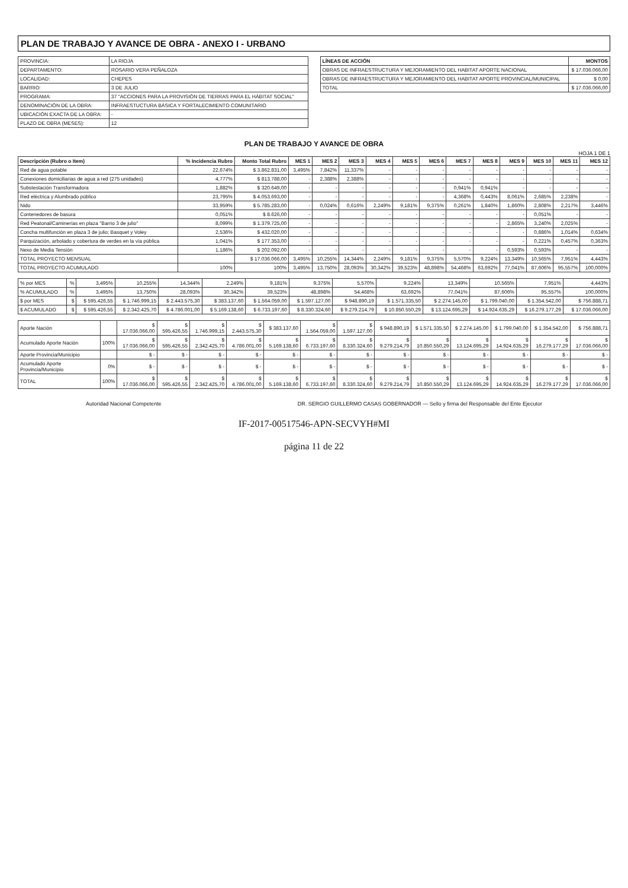PLAN DE TRABAJO Y AVANCE DE OBRA - ANEXO I - URBANO
| PROVINCIA: | LA RIOJA |
| DEPARTAMENTO: | ROSARIO VERA PEÑALOZA |
| LOCALIDAD: | CHEPES |
| BARRIO: | 3 DE JULIO |
| PROGRAMA: | 37 "ACCIONES PARA LA PROVISIÓN DE TIERRAS PARA EL HÁBITAT SOCIAL" |
| DENOMINACIÓN DE LA OBRA: | INFRAESTUCTURA BÁSICA Y FORTALECIMIENTO COMUNITARIO |
| UBICACIÓN EXACTA DE LA OBRA: | - |
| PLAZO DE OBRA (MESES): | 12 |
| LÍNEAS DE ACCIÓN | MONTOS |
| --- | --- |
| OBRAS DE INFRAESTRUCTURA Y MEJORAMIENTO DEL HABITAT APORTE NACIONAL | $ 17.036.066,00 |
| OBRAS DE INFRAESTRUCTURA Y MEJORAMIENTO DEL HABITAT APORTE PROVINCIAL/MUNICIPAL | $ 0,00 |
| TOTAL | $ 17.036.066,00 |
PLAN DE TRABAJO Y AVANCE DE OBRA
HOJA 1 DE 1
| Descripción (Rubro o Item) | % Incidencia Rubro | Monto Total Rubro | MES 1 | MES 2 | MES 3 | MES 4 | MES 5 | MES 6 | MES 7 | MES 8 | MES 9 | MES 10 | MES 11 | MES 12 |
| --- | --- | --- | --- | --- | --- | --- | --- | --- | --- | --- | --- | --- | --- | --- |
| Red de agua potable | 22,674% | $ 3.862.831,00 | 3,495% | 7,842% | 11,337% | - | - | - | - | - | - | - | - | - |
| Conexiones domiciliarias de agua a red (275 unidades) | 4,777% | $ 813.788,00 | - | 2,388% | 2,388% | - | - | - | - | - | - | - | - | - |
| Substestación Transformadora | 1,882% | $ 320.649,00 | - | - | - | - | - | - | 0,941% | 0,941% | - | - | - | - |
| Red eléctrica y Alumbrado público | 23,795% | $ 4.053.693,00 | - | - | - | - | - | - | 4,368% | 0,443% | 8,061% | 2,685% | 2,238% | - |
| Nido | 33,959% | $ 5.785.283,00 | - | 0,024% | 0,616% | 2,249% | 9,181% | 9,375% | 0,261% | 1,840% | 1,860% | 2,808% | 2,217% | 3,446% |
| Contenedores de basura | 0,051% | $ 8.626,00 | - | - | - | - | - | - | - | - | - | 0,051% | - | - |
| Red Peatonal/Caminerías en plaza "Barrio 3 de julio" | 8,099% | $ 1.379.725,00 | - | - | - | - | - | - | - | - | 2,865% | 3,240% | 2,025% | - |
| Concha multifunción en plaza 3 de julio; Basquet y Voley | 2,536% | $ 432.020,00 | - | - | - | - | - | - | - | - | - | 0,886% | 1,014% | 0,634% |
| Parquización, arbolado y cobertura de verdes en la vía pública | 1,041% | $ 177.353,00 | - | - | - | - | - | - | - | - | - | 0,221% | 0,457% | 0,363% |
| Nexo de Media Tensión | 1,186% | $ 202.092,00 | - | - | - | - | - | - | - | - | 0,593% | 0,593% | - | - |
| TOTAL PROYECTO MENSUAL | | $ 17.036.066,00 | 3,495% | 10,255% | 14,344% | 2,249% | 9,181% | 9,375% | 5,570% | 9,224% | 13,349% | 10,565% | 7,951% | 4,443% |
| TOTAL PROYECTO ACUMULADO | 100% | 100% | 3,495% | 13,750% | 28,093% | 30,342% | 39,523% | 48,898% | 54,468% | 63,692% | 77,041% | 87,606% | 95,557% | 100,000% |
| % por MES | % | 3,495% | 10,255% | 14,344% | 2,249% | 9,181% | 9,375% | 5,570% | 9,224% | 13,349% | 10,565% | 7,951% | 4,443% |
| % ACUMULADO | % | 3,495% | 13,750% | 28,093% | 30,342% | 39,523% | 48,898% | 54,468% | 63,692% | 77,041% | 87,606% | 95,557% | 100,000% |
| $ por MES | $ | $ 595.426,55 | $ 1.746.999,15 | $ 2.443.575,30 | $ 383.137,60 | $ 1.564.059,00 | $ 1.597.127,00 | $ 948.890,19 | $ 1.571.335,50 | $ 2.274.145,00 | $ 1.799.040,00 | $ 1.354.542,00 | $ 756.888,71 |
| $ ACUMULADO | $ | $ 595.426,55 | $ 2.342.425,70 | $ 4.786.001,00 | $ 5.169.138,60 | $ 6.733.197,60 | $ 8.330.324,60 | $ 9.279.214,79 | $ 10.850.550,29 | $ 13.124.695,29 | $ 14.924.635,29 | $ 16.279.177,29 | $ 17.036.066,00 |
| Aporte Nación | | $ 17.036.066,00 | $ 595.426,55 | $ 1.746.999,15 | $ 2.443.575,30 | $ 383.137,60 | $ 1.564.059,00 | $ 1.597.127,00 | $ 948.890,19 | $ 1.571.335,50 | $ 2.274.145,00 | $ 1.799.040,00 | $ 1.354.542,00 | $ 756.888,71 |
| Acumulado Aporte Nación | 100% | $ 17.036.066,00 | $ 595.426,55 | $ 2.342.425,70 | $ 4.786.001,00 | $ 5.169.138,60 | $ 6.733.197,60 | $ 8.330.324,60 | $ 9.279.214,79 | $ 10.850.550,29 | $ 13.124.695,29 | $ 14.924.635,29 | $ 16.279.177,29 | $ 17.036.066,00 |
| Aporte Provincia/Municipio | | $ - | $ - | $ - | $ - | $ - | $ - | $ - | $ - | $ - | $ - | $ - | $ - | $ - |
| Acumulado Aporte Provincia/Municipio | 0% | $ - | $ - | $ - | $ - | $ - | $ - | $ - | $ - | $ - | $ - | $ - | $ - | $ - |
| TOTAL | 100% | $ 17.036.066,00 | $ 595.426,55 | $ 2.342.425,70 | $ 4.786.001,00 | $ 5.169.138,60 | $ 6.733.197,60 | $ 8.330.324,60 | $ 9.279.214,79 | $ 10.850.550,29 | $ 13.124.695,29 | $ 14.924.635,29 | $ 16.279.177,29 | $ 17.036.066,00 |
Autoridad Nacional Competente DR. SERGIO GUILLERMO CASAS GOBERNADOR — Sello y firma del Responsable del Ente Ejecutor
IF-2017-00517546-APN-SECVYH#MI
página 11 de 22